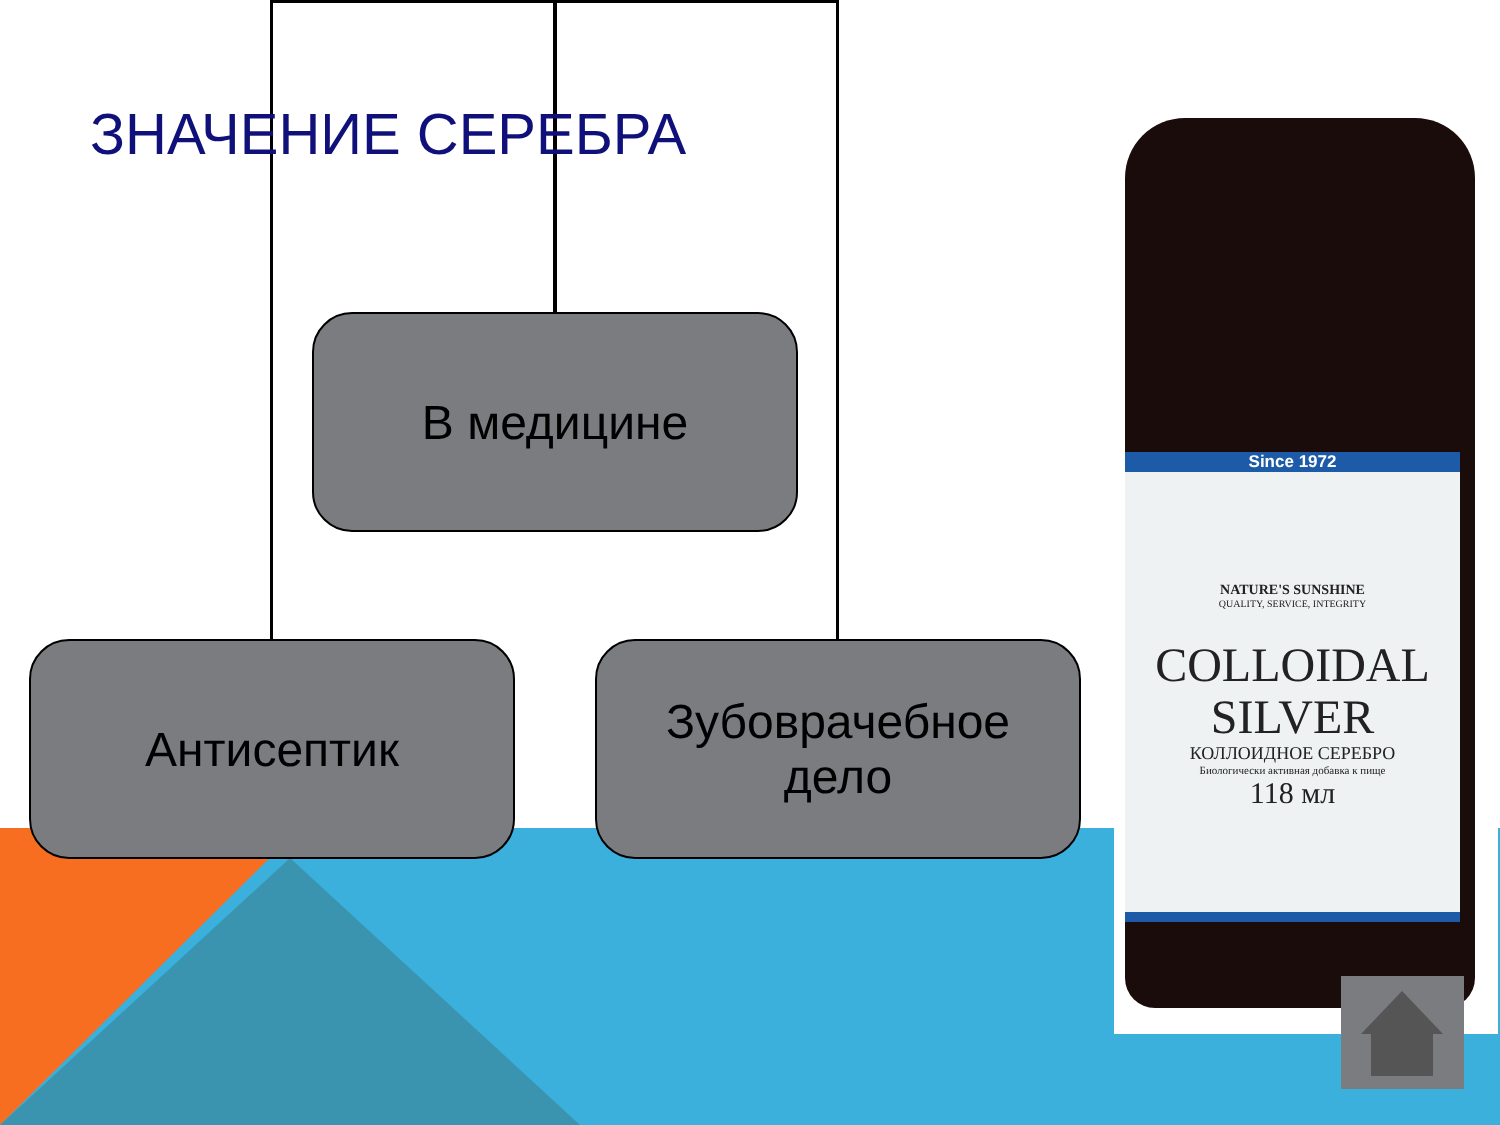ЗНАЧЕНИЕ СЕРЕБРА
В медицине
Антисептик
Зубоврачебное
дело
Since 1972
NATURE'S SUNSHINE
QUALITY, SERVICE, INTEGRITY
COLLOIDAL
SILVER
КОЛЛОИДНОЕ СЕРЕБРО
Биологически активная добавка к пище
118 мл